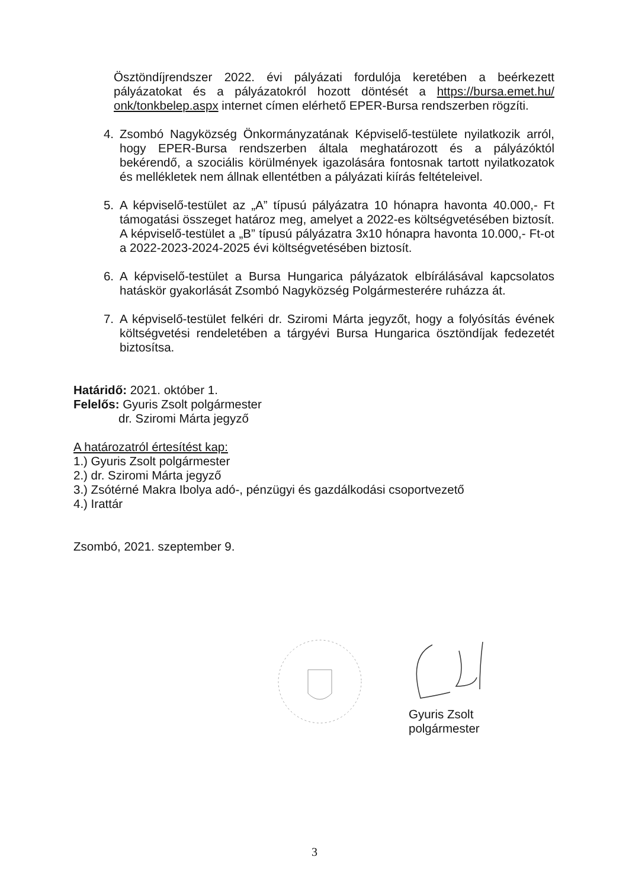Ösztöndíjrendszer 2022. évi pályázati fordulója keretében a beérkezett pályázatokat és a pályázatokról hozott döntését a https://bursa.emet.hu/ onk/tonkbelep.aspx internet címen elérhető EPER-Bursa rendszerben rögzíti.
4. Zsombó Nagyközség Önkormányzatának Képviselő-testülete nyilatkozik arról, hogy EPER-Bursa rendszerben általa meghatározott és a pályázóktól bekérendő, a szociális körülmények igazolására fontosnak tartott nyilatkozatok és mellékletek nem állnak ellentétben a pályázati kiírás feltételeivel.
5. A képviselő-testület az „A” típusú pályázatra 10 hónapra havonta 40.000,- Ft támogatási összeget határoz meg, amelyet a 2022-es költségvetésében biztosít. A képviselő-testület a „B” típusú pályázatra 3x10 hónapra havonta 10.000,- Ft-ot a 2022-2023-2024-2025 évi költségvetésében biztosít.
6. A képviselő-testület a Bursa Hungarica pályázatok elbírálásával kapcsolatos hatáskör gyakorlását Zsombó Nagyközség Polgármesterére ruházza át.
7. A képviselő-testület felkéri dr. Sziromi Márta jegyzőt, hogy a folyósítás évének költségvetési rendeletében a tárgyévi Bursa Hungarica ösztöndíjak fedezetét biztosítsa.
Határidő: 2021. október 1.
Felelős: Gyuris Zsolt polgármester
dr. Sziromi Márta jegyző
A határozatról értesítést kap:
1.) Gyuris Zsolt polgármester
2.) dr. Sziromi Márta jegyző
3.) Zsótérné Makra Ibolya adó-, pénzügyi és gazdálkodási csoportvezető
4.) Irattár
Zsombó, 2021. szeptember 9.
Gyuris Zsolt
polgármester
3